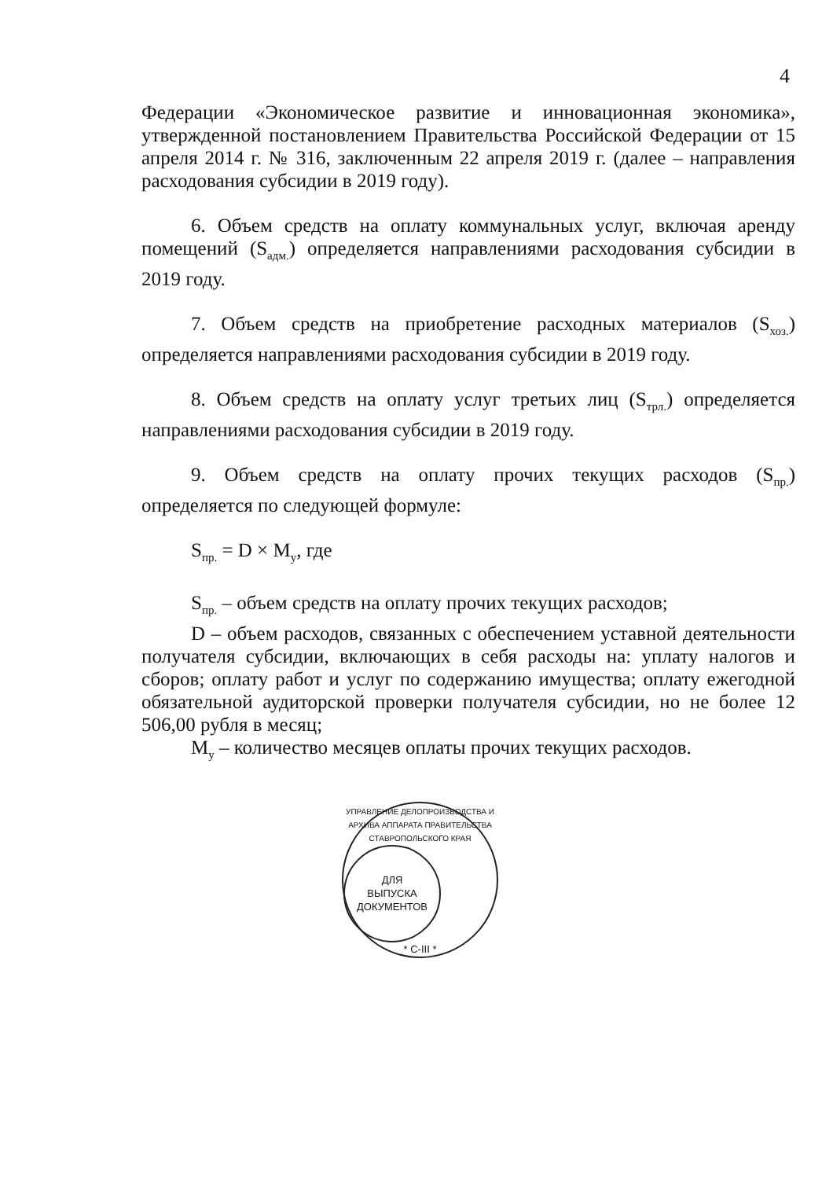4
Федерации «Экономическое развитие и инновационная экономика», утвержденной постановлением Правительства Российской Федерации от 15 апреля 2014 г. № 316, заключенным 22 апреля 2019 г. (далее – направления расходования субсидии в 2019 году).
6. Объем средств на оплату коммунальных услуг, включая аренду помещений (S<sub>адм.</sub>) определяется направлениями расходования субсидии в 2019 году.
7. Объем средств на приобретение расходных материалов (S<sub>хоз.</sub>) определяется направлениями расходования субсидии в 2019 году.
8. Объем средств на оплату услуг третьих лиц (S<sub>трл.</sub>) определяется направлениями расходования субсидии в 2019 году.
9. Объем средств на оплату прочих текущих расходов (S<sub>пр.</sub>) определяется по следующей формуле:
S<sub>пр.</sub> = D × M<sub>у</sub>, где
S<sub>пр.</sub> – объем средств на оплату прочих текущих расходов;
D – объем расходов, связанных с обеспечением уставной деятельности получателя субсидии, включающих в себя расходы на: уплату налогов и сборов; оплату работ и услуг по содержанию имущества; оплату ежегодной обязательной аудиторской проверки получателя субсидии, но не более 12 506,00 рубля в месяц;
M<sub>у</sub> – количество месяцев оплаты прочих текущих расходов.
УПРАВЛЕНИЕ ДЕЛОПРОИЗВОДСТВА И АРХИВА АППАРАТА ПРАВИТЕЛЬСТВА СТАВРОПОЛЬСКОГО КРАЯ
ДЛЯ
ВЫПУСКА
ДОКУМЕНТОВ
* С-III *